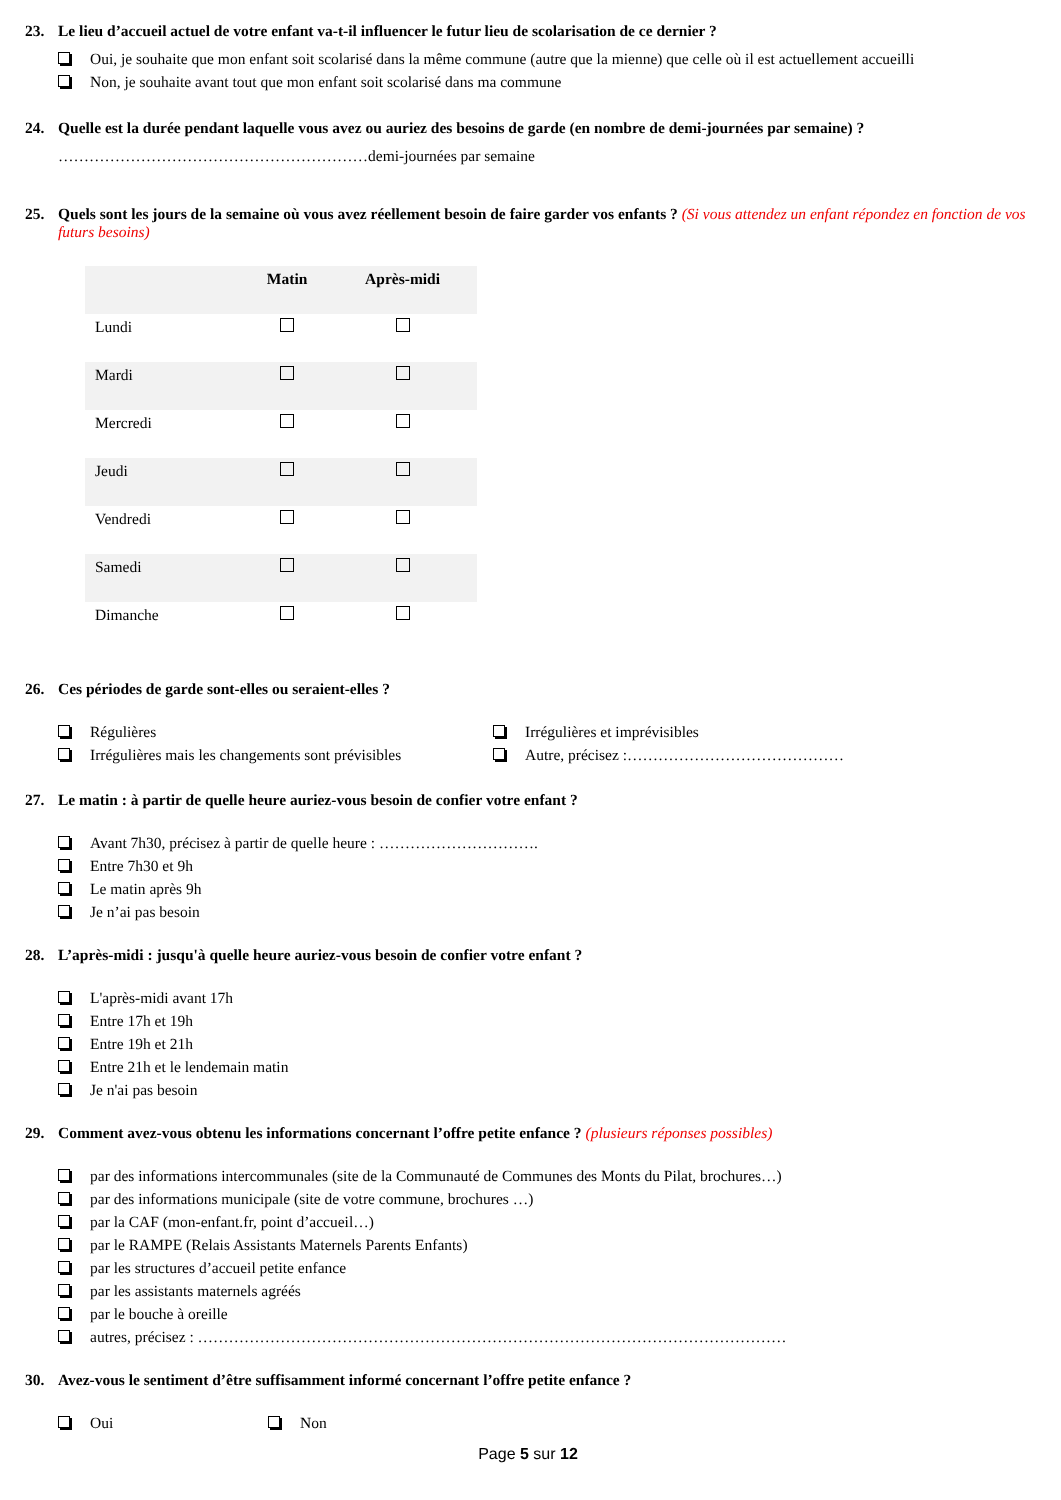23. Le lieu d’accueil actuel de votre enfant va-t-il influencer le futur lieu de scolarisation de ce dernier ?
Oui, je souhaite que mon enfant soit scolarisé dans la même commune (autre que la mienne) que celle où il est actuellement accueilli
Non, je souhaite avant tout que mon enfant soit scolarisé dans ma commune
24. Quelle est la durée pendant laquelle vous avez ou auriez des besoins de garde (en nombre de demi-journées par semaine) ?
……………………………………………………demi-journées par semaine
25. Quels sont les jours de la semaine où vous avez réellement besoin de faire garder vos enfants ? (Si vous attendez un enfant répondez en fonction de vos futurs besoins)
| | Matin | Après-midi |
| --- | --- | --- |
| Lundi | | |
| Mardi | | |
| Mercredi | | |
| Jeudi | | |
| Vendredi | | |
| Samedi | | |
| Dimanche | | |
26. Ces périodes de garde sont-elles ou seraient-elles ?
Régulières
Irrégulières mais les changements sont prévisibles
Irrégulières et imprévisibles
Autre, précisez :……………………………………
27. Le matin : à partir de quelle heure auriez-vous besoin de confier votre enfant ?
Avant 7h30, précisez à partir de quelle heure : ………………………….
Entre 7h30 et 9h
Le matin après 9h
Je n’ai pas besoin
28. L’après-midi : jusqu'à quelle heure auriez-vous besoin de confier votre enfant ?
L'après-midi avant 17h
Entre 17h et 19h
Entre 19h et 21h
Entre 21h et le lendemain matin
Je n'ai pas besoin
29. Comment avez-vous obtenu les informations concernant l’offre petite enfance ? (plusieurs réponses possibles)
par des informations intercommunales (site de la Communauté de Communes des Monts du Pilat, brochures…)
par des informations municipale (site de votre commune, brochures …)
par la CAF (mon-enfant.fr, point d’accueil…)
par le RAMPE (Relais Assistants Maternels Parents Enfants)
par les structures d’accueil petite enfance
par les assistants maternels agréés
par le bouche à oreille
autres, précisez : ……………………………………………………………………………………………………
30. Avez-vous le sentiment d’être suffisamment informé concernant l’offre petite enfance ?
Oui Non
Page 5 sur 12